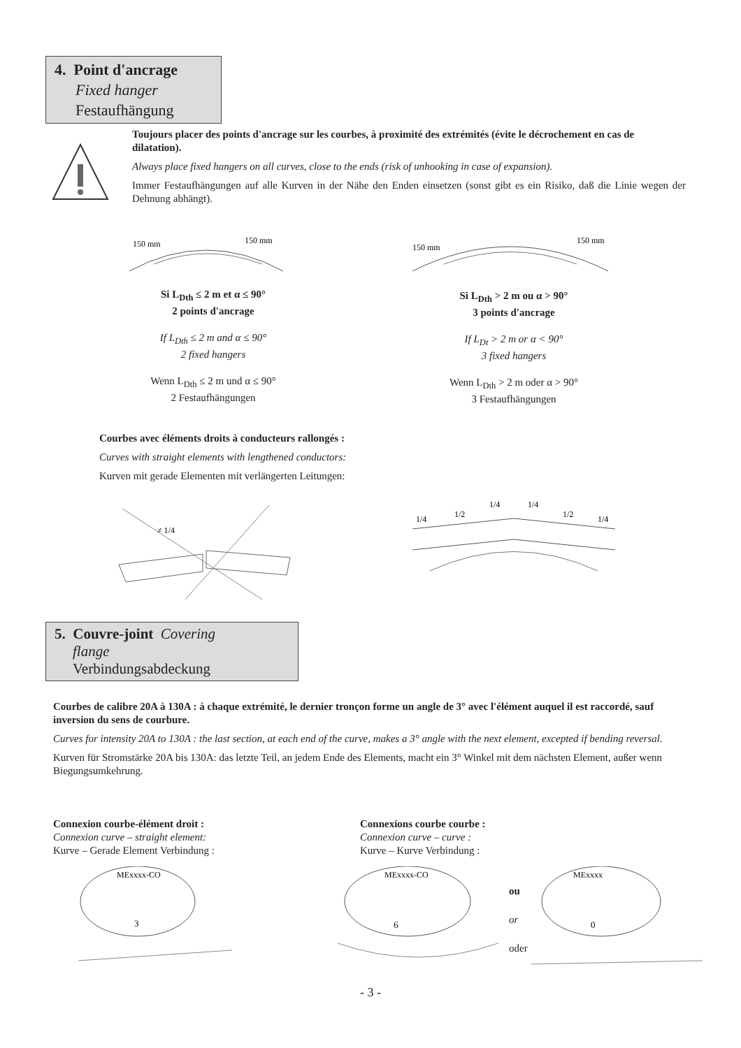4. Point d'ancrage
Fixed hanger
Festaufhängung
Toujours placer des points d'ancrage sur les courbes, à proximité des extrémités (évite le décrochement en cas de dilatation).
Always place fixed hangers on all curves, close to the ends (risk of unhooking in case of expansion).
Immer Festaufhängungen auf alle Kurven in der Nähe den Enden einsetzen (sonst gibt es ein Risiko, daß die Linie wegen der Dehnung abhängt).
150 mm
150 mm
Si L<sub>Dth</sub> ≤ 2 m et α ≤ 90°
2 points d'ancrage
If L<sub>Dth</sub> ≤ 2 m and α ≤ 90°
2 fixed hangers
Wenn L<sub>Dth</sub> ≤ 2 m und α ≤ 90°
2 Festaufhängungen
150 mm
150 mm
Si L<sub>Dth</sub> > 2 m ou α > 90°
3 points d'ancrage
If L<sub>Dt</sub> > 2 m or α < 90°
3 fixed hangers
Wenn L<sub>Dth</sub> > 2 m oder α > 90°
3 Festaufhängungen
Courbes avec éléments droits à conducteurs rallongés :
Curves with straight elements with lengthened conductors:
Kurven mit gerade Elementen mit verlängerten Leitungen:
≠ 1/4
1/4
1/2
1/4
1/4
1/2
1/4
5. Couvre-joint Covering
flange
Verbindungsabdeckung
Courbes de calibre 20A à 130A : à chaque extrémité, le dernier tronçon forme un angle de 3° avec l'élément auquel il est raccordé, sauf inversion du sens de courbure.
Curves for intensity 20A to 130A : the last section, at each end of the curve, makes a 3° angle with the next element, excepted if bending reversal.
Kurven für Stromstärke 20A bis 130A: das letzte Teil, an jedem Ende des Elements, macht ein 3° Winkel mit dem nächsten Element, außer wenn Biegungsumkehrung.
Connexion courbe-élément droit :
Connexion curve – straight element:
Kurve – Gerade Element Verbindung :
Connexions courbe courbe :
Connexion curve – curve :
Kurve – Kurve Verbindung :
MExxxx-CO
3
MExxxx-CO
6
ou
or
oder
MExxxx
0
- 3 -